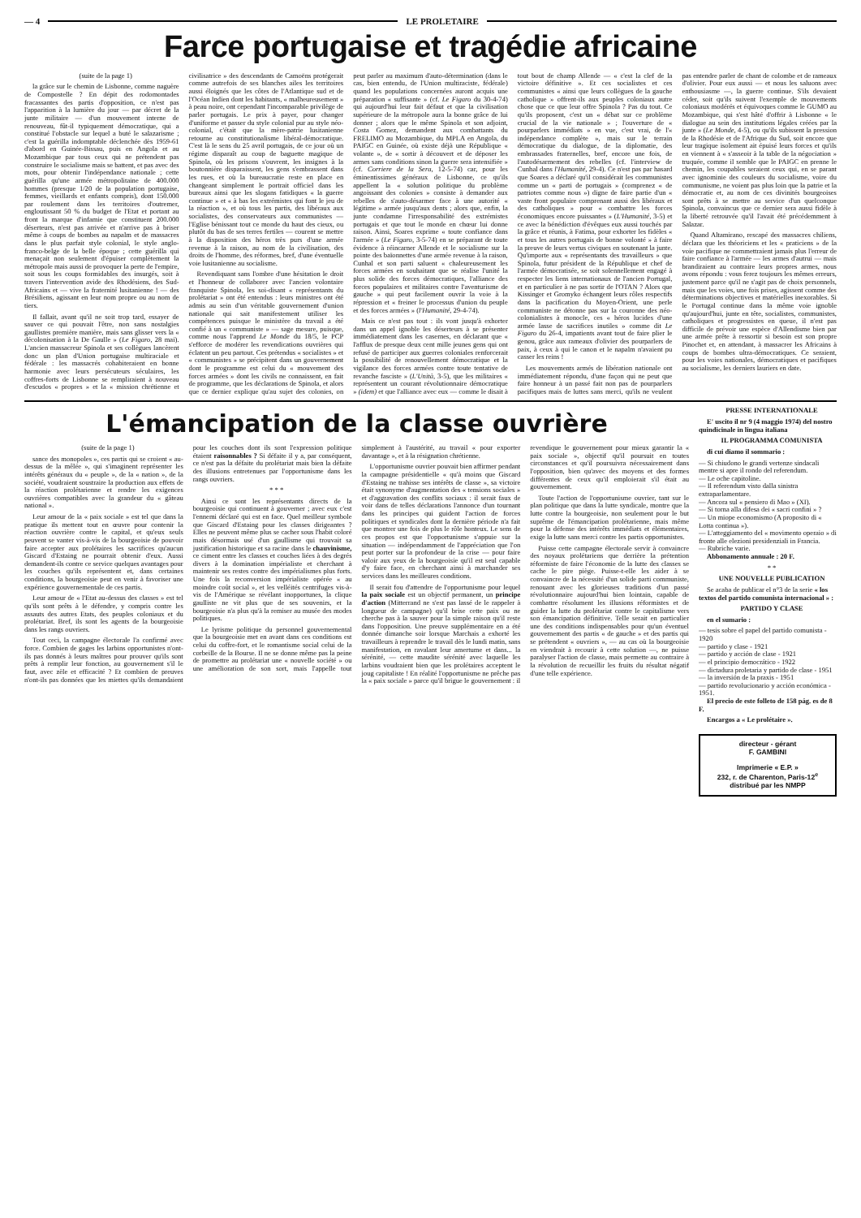— 4 LE PROLETAIRE
Farce portugaise et tragédie africaine
(suite de la page 1)
la grâce sur le chemin de Lisbonne, comme naguère de Compostelle ? En dépit des rodomontades fracassantes des partis d'opposition, ce n'est pas l'apparition à la lumière du jour — par décret de la junte militaire — d'un mouvement interne de renouveau, fût-il typiquement démocratique, qui a constitué l'obstacle sur lequel a buté le salazarisme ; c'est la guérilla indomptable déclenchée dès 1959-61 d'abord en Guinée-Bissau, puis en Angola et au Mozambique par tous ceux qui ne prétendent pas construire le socialisme mais se battent, et pas avec des mots, pour obtenir l'indépendance nationale ; cette guérilla qu'une armée métropolitaine de 400.000 hommes (presque 1/20 de la population portugaise, femmes, vieillards et enfants compris), dont 150.000 par roulement dans les territoires d'outremer, engloutissant 50 % du budget de l'Etat et portant au front la marque d'infamie que constituent 200.000 déserteurs, n'est pas arrivée et n'arrive pas à briser même à coups de bombes au napalm et de massacres dans le plus parfait style colonial, le style anglo-franco-belge de la belle époque ; cette guérilla qui menaçait non seulement d'épuiser complètement la métropole mais aussi de provoquer la perte de l'empire, soit sous les coups formidables des insurgés, soit à travers l'intervention avide des Rhodésiens, des Sud-Africains et — vive la fraternité lusitanienne ! — des Brésiliens, agissant en leur nom propre ou au nom de tiers.
Il fallait, avant qu'il ne soit trop tard, essayer de sauver ce qui pouvait l'être, non sans nostalgies gaullistes première manière, mais sans glisser vers la « décolonisation à la De Gaulle » (Le Figaro, 28 mai). L'ancien massacreur Spinola et ses collègues lancèrent donc un plan d'Union portugaise multiraciale et fédérale : les massacrés cohabiteraient en bonne harmonie avec leurs persécuteurs séculaires, les coffres-forts de Lisbonne se rempliraient à nouveau d'escudos « propres » et la « mission chrétienne et civilisatrice » des descendants de Camoëns protégerait comme autrefois de ses blanches ailes les territoires aussi éloignés que les côtes de l'Atlantique sud et de l'Océan Indien dont les habitants, « malheureusement » à peau noire, ont cependant l'incomparable privilège de parler portugais. Le prix à payer, pour changer d'uniforme et passer du style colonial pur au style néo-colonial, c'était que la mère-patrie lusitanienne retourne au constitutionalisme libéral-démocratique. C'est là le sens du 25 avril portugais, de ce jour où un régime disparaît au coup de baguette magique de Spinola, où les prisons s'ouvrent, les insignes à la boutonnière disparaissent, les gens s'embrassent dans les rues, et où la bureaucratie reste en place en changeant simplement le portrait officiel dans les bureaux ainsi que les slogans fatidiques « la guerre continue » et « à bas les extrémistes qui font le jeu de la réaction », et où tous les partis, des libéraux aux socialistes, des conservateurs aux communistes — l'Eglise bénissant tout ce monde du haut des cieux, ou plutôt du bas de ses terres fertiles — courent se mettre à la disposition des héros très purs d'une armée revenue à la raison, au nom de la civilisation, des droits de l'homme, des réformes, bref, d'une éventuelle voie lusitanienne au socialisme.
Revendiquant sans l'ombre d'une hésitation le droit et l'honneur de collaborer avec l'ancien volontaire franquiste Spinola, les soi-disant « représentants du prolétariat » ont été entendus : leurs ministres ont été admis au sein d'un véritable gouvernement d'union nationale qui sait manifestement utiliser les compétences puisque le ministère du travail a été confié à un « communiste » — sage mesure, puisque, comme nous l'apprend Le Monde du 18/5, le PCP s'efforce de modérer les revendications ouvrières qui éclatent un peu partout. Ces prétendus « socialistes » et « communistes » se précipitent dans un gouvernement dont le programme est celui du « mouvement des forces armées » dont les civils ne connaissent, en fait de programme, que les déclarations de Spinola, et alors que ce dernier explique qu'au sujet des colonies, on peut parler au maximum d'auto-détermination (dans le cas, bien entendu, de l'Union multiraciste, fédérale) quand les populations concernées auront acquis une préparation « suffisante » (cf. Le Figaro du 30-4-74) qui aujourd'hui leur fait défaut et que la civilisation supérieure de la métropole aura la bonne grâce de lui donner ; alors que le même Spinola et son adjoint, Costa Gomez, demandent aux combattants du FRELIMO au Mozambique, du MPLA en Angola, du PAIGC en Guinée, où existe déjà une République « volante », de « sortir à découvert et de déposer les armes sans conditions sinon la guerre sera intensifiée » (cf. Corriere de la Sera, 12-5-74) car, pour les éminentissimes généraux de Lisbonne, ce qu'ils appellent la « solution politique du problème angoissant des colonies » consiste à demander aux rebelles de s'auto-désarmer face à une autorité « légitime » armée jusqu'aux dents ; alors que, enfin, la junte condamne l'irresponsabilité des extrémistes portugais et que tout le monde en chœur lui donne raison. Ainsi, Soares exprime « toute confiance dans l'armée » (Le Figaro, 3-5-74) en se préparant de toute évidence à réincarner Allende et le socialisme sur la pointe des baïonnettes d'une armée revenue à la raison, Cunhal et son parti saluent « chaleureusement les forces armées en souhaitant que se réalise l'unité la plus solide des forces démocratiques, l'alliance des forces populaires et militaires contre l'aventurisme de gauche » qui peut facilement ouvrir la voie à la répression et « freiner le processus d'union du peuple et des forces armées » (l'Humanité, 29-4-74).
Mais ce n'est pas tout : ils vont jusqu'à exhorter dans un appel ignoble les déserteurs à se présenter immédiatement dans les casernes, en déclarant que « l'afflux de presque deux cent mille jeunes gens qui ont refusé de participer aux guerres coloniales renforcerait la possibilité de renouvellement démocratique et la vigilance des forces armées contre toute tentative de revanche fasciste » (L'Unità, 3-5), que les militaires « représentent un courant révolutionnaire démocratique » (idem) et que l'alliance avec eux — comme le disait à tout bout de champ Allende — « c'est la clef de la victoire définitive ». Et ces socialistes et ces communistes « ainsi que leurs collègues de la gauche catholique » offrent-ils aux peuples coloniaux autre chose que ce que leur offre Spinola ? Pas du tout. Ce qu'ils proposent, c'est un « débat sur ce problème crucial de la vie nationale » ; l'ouverture de « pourparlers immédiats » en vue, c'est vrai, de l'« indépendance complète », mais sur le terrain démocratique du dialogue, de la diplomatie, des embrassades fraternelles, bref, encore une fois, de l'autodésarmement des rebelles (cf. l'interview de Cunhal dans l'Humanité, 29-4). Ce n'est pas par hasard que Soares a déclaré qu'il considérait les communistes comme un « parti de portugais » (comprenez « de patriotes comme nous ») digne de faire partie d'un « vaste front populaire comprenant aussi des libéraux et des catholiques » pour « combattre les forces économiques encore puissantes » (L'Humanité, 3-5) et ce avec la bénédiction d'évêques eux aussi touchés par la grâce et réunis, à Fatima, pour exhorter les fidèles « et tous les autres portugais de bonne volonté » à faire la preuve de leurs vertus civiques en soutenant la junte. Qu'importe aux « représentants des travailleurs » que Spinola, futur président de la République et chef de l'armée démocratisée, se soit solennellement engagé à respecter les liens internationaux de l'ancien Portugal, et en particulier à ne pas sortir de l'OTAN ? Alors que Kissinger et Gromyko échangent leurs rôles respectifs dans la pacification du Moyen-Orient, une perle communiste ne détonne pas sur la couronne des néo-colonialistes à monocle, ces « héros lucides d'une armée lasse de sacrifices inutiles » comme dit Le Figaro du 26-4, impatients avant tout de faire plier le genou, grâce aux rameaux d'olivier des pourparlers de paix, à ceux à qui le canon et le napalm n'avaient pu casser les reins !
Les mouvements armés de libération nationale ont immédiatement répondu, d'une façon qui ne peut que faire honneur à un passé fait non pas de pourparlers pacifiques mais de luttes sans merci, qu'ils ne veulent pas entendre parler de chant de colombe et de rameaux d'olivier. Pour eux aussi — et nous les saluons avec enthousiasme —, la guerre continue. S'ils devaient céder, soit qu'ils suivent l'exemple de mouvements coloniaux modérés et équivoques comme le GUMO au Mozambique, qui s'est hâté d'offrir à Lisbonne « le dialogue au sein des institutions légales créées par la junte » (Le Monde, 4-5), ou qu'ils subissent la pression de la Rhodésie et de l'Afrique du Sud, soit encore que leur tragique isolement ait épuisé leurs forces et qu'ils en viennent à « s'asseoir à la table de la négociation » truquée, comme il semble que le PAIGC en prenne le chemin, les coupables seraient ceux qui, en se parant avec ignominie des couleurs du socialisme, voire du communisme, ne voient pas plus loin que la patrie et la démocratie et, au nom de ces divinités bourgeoises sont prêts à se mettre au service d'un quelconque Spinola, convaincus que ce dernier sera aussi fidèle à la liberté retrouvée qu'il l'avait été précédemment à Salazar.
Quand Altamirano, rescapé des massacres chiliens, déclara que les théoriciens et les « praticiens » de la voie pacifique ne commettraient jamais plus l'erreur de faire confiance à l'armée — les armes d'autrui — mais brandiraient au contraire leurs propres armes, nous avons répondu : vous ferez toujours les mêmes erreurs, justement parce qu'il ne s'agit pas de choix personnels, mais que les voies, une fois prises, agissent comme des déterminations objectives et matérielles inexorables. Si le Portugal continue dans la même voie ignoble qu'aujourd'hui, junte en tête, socialistes, communistes, catholiques et progressistes en queue, il n'est pas difficile de prévoir une espèce d'Allendisme bien par une armée prête à ressortir si besoin est son propre Pinochet et, en attendant, à massacrer les Africains à coups de bombes ultra-démocratiques. Ce seraient, pour les voies nationales, démocratiques et pacifiques au socialisme, les derniers lauriers en date.
L'émancipation de la classe ouvrière
(suite de la page 1)
sance des monopoles », ces partis qui se croient « au-dessus de la mêlée », qui s'imaginent représenter les intérêts généraux du « peuple », de la « nation », de la société, voudraient soustraire la production aux effets de la réaction prolétarienne et rendre les exigences ouvrières compatibles avec la grandeur du « gâteau national ».
Leur amour de la « paix sociale » est tel que dans la pratique ils mettent tout en œuvre pour contenir la réaction ouvrière contre le capital, et qu'eux seuls peuvent se vanter vis-à-vis de la bourgeoisie de pouvoir faire accepter aux prolétaires les sacrifices qu'aucun Giscard d'Estaing ne pourrait obtenir d'eux. Aussi demandent-ils contre ce service quelques avantages pour les couches qu'ils représentent et, dans certaines conditions, la bourgeoisie peut en venir à favoriser une expérience gouvernementale de ces partis.
Leur amour de « l'Etat au-dessus des classes » est tel qu'ils sont prêts à le défendre, y compris contre les assauts des autres Etats, des peuples coloniaux et du prolétariat. Bref, ils sont les agents de la bourgeoisie dans les rangs ouvriers.
Tout ceci, la campagne électorale l'a confirmé avec force. Combien de gages les larbins opportunistes n'ont-ils pas donnés à leurs maîtres pour prouver qu'ils sont prêts à remplir leur fonction, au gouvernement s'il le faut, avec zèle et efficacité ? Et combien de preuves n'ont-ils pas données que les miettes qu'ils demandaient pour les couches dont ils sont l'expression politique étaient raisonnables ? Si défaite il y a, par conséquent, ce n'est pas la défaite du prolétariat mais bien la défaite des illusions entretenues par l'opportunisme dans les rangs ouvriers.
* * *
Ainsi ce sont les représentants directs de la bourgeoisie qui continuent à gouverner ; avec eux c'est l'ennemi déclaré qui est en face. Quel meilleur symbole que Giscard d'Estaing pour les classes dirigeantes ? Elles ne peuvent même plus se cacher sous l'habit coloré mais désormais usé d'un gaullisme qui trouvait sa justification historique et sa racine dans le chauvinisme, ce ciment entre les classes et couches liées à des degrés divers à la domination impérialiste et cherchant à maintenir ses restes contre des impérialismes plus forts. Une fois la reconversion impérialiste opérée « au moindre coût social », et les velléités centrifuges vis-à-vis de l'Amérique se révélant inopportunes, la clique gaulliste ne vit plus que de ses souvenirs, et la bourgeoisie n'a plus qu'à la remiser au musée des modes politiques.
Le lyrisme politique du personnel gouvernemental que la bourgeoisie met en avant dans ces conditions est celui du coffre-fort, et le romantisme social celui de la corbeille de la Bourse. Il ne se donne même pas la peine de promettre au prolétariat une « nouvelle société » ou une amélioration de son sort, mais l'appelle tout simplement à l'austérité, au travail « pour exporter davantage », et à la résignation chrétienne.
L'opportunisme ouvrier pouvait bien affirmer pendant la campagne présidentielle « qu'à moins que Giscard d'Estaing ne trahisse ses intérêts de classe », sa victoire était synonyme d'augmentation des « tensions sociales » et d'aggravation des conflits sociaux : il serait faux de voir dans de telles déclarations l'annonce d'un tournant dans les principes qui guident l'action de forces politiques et syndicales dont la dernière période n'a fait que montrer une fois de plus le rôle honteux. Le sens de ces propos est que l'opportunisme s'appuie sur la situation — indépendamment de l'appréciation que l'on peut porter sur la profondeur de la crise — pour faire valoir aux yeux de la bourgeoisie qu'il est seul capable d'y faire face, en cherchant ainsi à marchander ses services dans les meilleures conditions.
Il serait fou d'attendre de l'opportunisme pour lequel la paix sociale est un objectif permanent, un principe d'action (Mitterrand ne s'est pas lassé de le rappeler à longueur de campagne) qu'il brise cette paix ou ne cherche pas à la sauver pour la simple raison qu'il reste dans l'opposition. Une preuve supplémentaire en a été donnée dimanche soir lorsque Marchais a exhorté les travailleurs à reprendre le travail dès le lundi matin, sans manifestation, en ravalant leur amertume et dans... la sérénité, — cette maudite sérénité avec laquelle les larbins voudraient bien que les prolétaires acceptent le joug capitaliste ! En réalité l'opportunisme ne prêche pas la « paix sociale » parce qu'il brigue le gouvernement : il revendique le gouvernement pour mieux garantir la « paix sociale », objectif qu'il poursuit en toutes circonstances et qu'il poursuivra nécessairement dans l'opposition, bien qu'avec des moyens et des formes différentes de ceux qu'il emploierait s'il était au gouvernement.
Toute l'action de l'opportunisme ouvrier, tant sur le plan politique que dans la lutte syndicale, montre que la lutte contre la bourgeoisie, non seulement pour le but suprême de l'émancipation prolétarienne, mais même pour la défense des intérêts immédiats et élémentaires, exige la lutte sans merci contre les partis opportunistes.
Puisse cette campagne électorale servir à convaincre des noyaux prolétariens que derrière la prétention réformiste de faire l'économie de la lutte des classes se cache le pire piège. Puisse-t-elle les aider à se convaincre de la nécessité d'un solide parti communiste, renouant avec les glorieuses traditions d'un passé révolutionnaire aujourd'hui bien lointain, capable de combattre résolument les illusions réformistes et de guider la lutte du prolétariat contre le capitalisme vers son émancipation définitive. Telle serait en particulier une des conditions indispensables pour qu'un éventuel gouvernement des partis « de gauche » et des partis qui se prétendent « ouvriers », — au cas où la bourgeoisie en viendrait à recourir à cette solution —, ne puisse paralyser l'action de classe, mais permette au contraire à la révolution de recueillir les fruits du résultat négatif d'une telle expérience.
PRESSE INTERNATIONALE
E' uscito il nr 9 (4 maggio 1974) del nostro quindicinale in lingua italiana
IL PROGRAMMA COMUNISTA
di cui diamo il sommario :
— Si chiudono le grandi vertenze sindacali mentre si apre il rondo del referendum.
— Le oche capitoline.
— Il referendum visto dalla sinistra extraparlamentare.
— Ancora sul « pensiero di Mao » (XI).
— Si torna alla difesa dei « sacri confini » ?
— Un miope economismo (A proposito di « Lotta continua »).
— L'atteggiamento del « movimento operaio » di fronte alle elezioni presidenziali in Francia.
— Rubriche varie.
Abbonamento annuale : 20 F.
* *
UNE NOUVELLE PUBLICATION
Se acaba de publicar el n°3 de la serie « los textos del partido comunista internacional » :
PARTIDO Y CLASE
en el sumario :
— tesis sobre el papel del partido comunista - 1920
— partido y clase - 1921
— partido y acción de clase - 1921
— el principio democrático - 1922
— dictadura proletaria y partido de clase - 1951
— la inversión de la praxis - 1951
— partido revolucionario y acción económica - 1951.
El precio de este folleto de 158 pág. es de 8 F.
Encargos a « Le prolétaire ».
directeur - gérant
F. GAMBINI
Imprimerie « E.P. »
232, r. de Charenton, Paris-12<sup>e</sup>
distribué par les NMPP